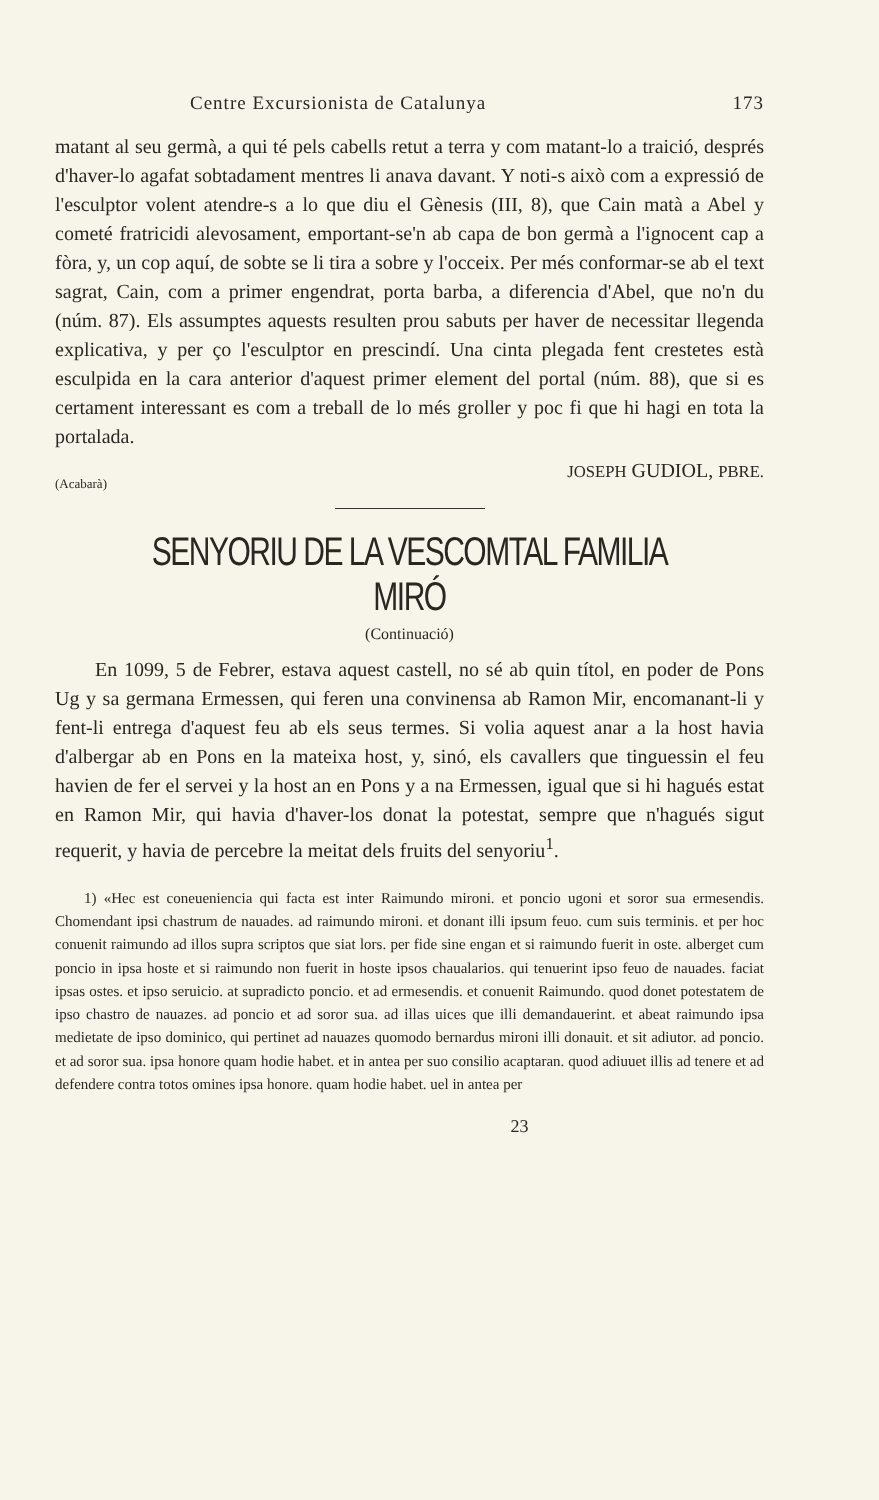Centre Excursionista de Catalunya 173
matant al seu germà, a qui té pels cabells retut a terra y com matant-lo a traició, després d'haver-lo agafat sobtadament mentres li anava davant. Y noti-s això com a expressió de l'esculptor volent atendre-s a lo que diu el Gènesis (III, 8), que Cain matà a Abel y cometé fratricidi alevosament, emportant-se'n ab capa de bon germà a l'ignocent cap a fòra, y, un cop aquí, de sobte se li tira a sobre y l'occeix. Per més conformar-se ab el text sagrat, Cain, com a primer engendrat, porta barba, a diferencia d'Abel, que no'n du (núm. 87). Els assumptes aquests resulten prou sabuts per haver de necessitar llegenda explicativa, y per ço l'esculptor en prescindí. Una cinta plegada fent crestetes està esculpida en la cara anterior d'aquest primer element del portal (núm. 88), que si es certament interessant es com a treball de lo més groller y poc fi que hi hagi en tota la portalada.
JOSEPH GUDIOL, PBRE.
(Acabarà)
SENYORIU DE LA VESCOMTAL FAMILIA MIRÓ
(Continuació)
En 1099, 5 de Febrer, estava aquest castell, no sé ab quin títol, en poder de Pons Ug y sa germana Ermessen, qui feren una convinensa ab Ramon Mir, encomanant-li y fent-li entrega d'aquest feu ab els seus termes. Si volia aquest anar a la host havia d'albergar ab en Pons en la mateixa host, y, sinó, els cavallers que tinguessin el feu havien de fer el servei y la host an en Pons y a na Ermessen, igual que si hi hagués estat en Ramon Mir, qui havia d'haver-los donat la potestat, sempre que n'hagués sigut requerit, y havia de percebre la meitat dels fruits del senyoriu<sup>1</sup>.
1) «Hec est coneueniencia qui facta est inter Raimundo mironi. et poncio ugoni et soror sua ermesendis. Chomendant ipsi chastrum de nauades. ad raimundo mironi. et donant illi ipsum feuo. cum suis terminis. et per hoc conuenit raimundo ad illos supra scriptos que siat lors. per fide sine engan et si raimundo fuerit in oste. alberget cum poncio in ipsa hoste et si raimundo non fuerit in hoste ipsos chaualarios. qui tenuerint ipso feuo de nauades. faciat ipsas ostes. et ipso seruicio. at supradicto poncio. et ad ermesendis. et conuenit Raimundo. quod donet potestatem de ipso chastro de nauazes. ad poncio et ad soror sua. ad illas uices que illi demandauerint. et abeat raimundo ipsa medietate de ipso dominico, qui pertinet ad nauazes quomodo bernardus mironi illi donauit. et sit adiutor. ad poncio. et ad soror sua. ipsa honore quam hodie habet. et in antea per suo consilio acaptaran. quod adiuuet illis ad tenere et ad defendere contra totos omines ipsa honore. quam hodie habet. uel in antea per
23